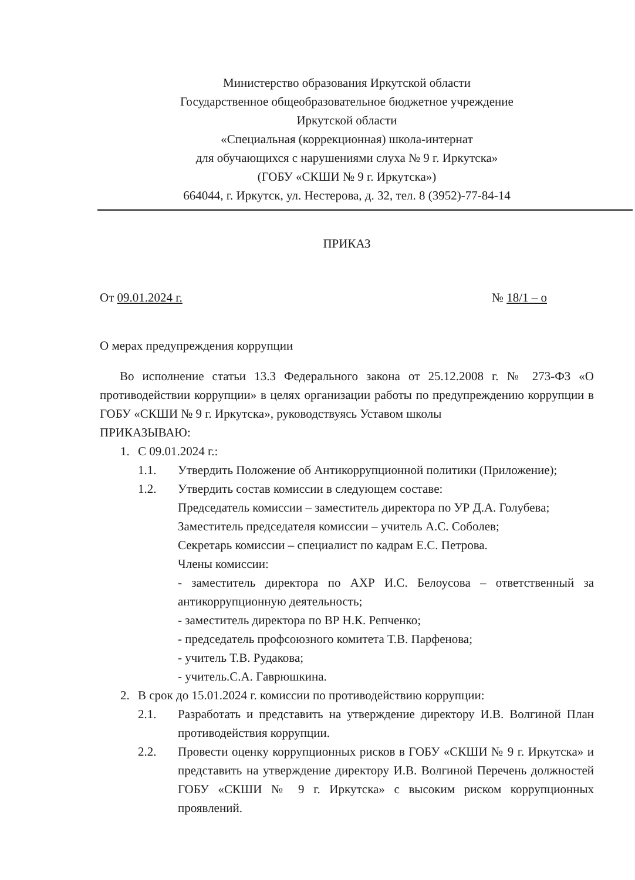Министерство образования Иркутской области
Государственное общеобразовательное бюджетное учреждение
Иркутской области
«Специальная (коррекционная) школа-интернат
для обучающихся с нарушениями слуха № 9 г. Иркутска»
(ГОБУ «СКШИ № 9 г. Иркутска»)
664044, г. Иркутск, ул. Нестерова, д. 32, тел. 8 (3952)-77-84-14
ПРИКАЗ
От 09.01.2024 г. № 18/1 – о
О мерах предупреждения коррупции
Во исполнение статьи 13.3 Федерального закона от 25.12.2008 г. № 273-ФЗ «О противодействии коррупции» в целях организации работы по предупреждению коррупции в ГОБУ «СКШИ № 9 г. Иркутска», руководствуясь Уставом школы
ПРИКАЗЫВАЮ:
1. С 09.01.2024 г.:
1.1. Утвердить Положение об Антикоррупционной политики (Приложение);
1.2. Утвердить состав комиссии в следующем составе:
Председатель комиссии – заместитель директора по УР Д.А. Голубева;
Заместитель председателя комиссии – учитель А.С. Соболев;
Секретарь комиссии – специалист по кадрам Е.С. Петрова.
Члены комиссии:
- заместитель директора по АХР И.С. Белоусова – ответственный за антикоррупционную деятельность;
- заместитель директора по ВР Н.К. Репченко;
- председатель профсоюзного комитета Т.В. Парфенова;
- учитель Т.В. Рудакова;
- учитель.С.А. Гаврюшкина.
2. В срок до 15.01.2024 г. комиссии по противодействию коррупции:
2.1. Разработать и представить на утверждение директору И.В. Волгиной План противодействия коррупции.
2.2. Провести оценку коррупционных рисков в ГОБУ «СКШИ № 9 г. Иркутска» и представить на утверждение директору И.В. Волгиной Перечень должностей ГОБУ «СКШИ № 9 г. Иркутска» с высоким риском коррупционных проявлений.